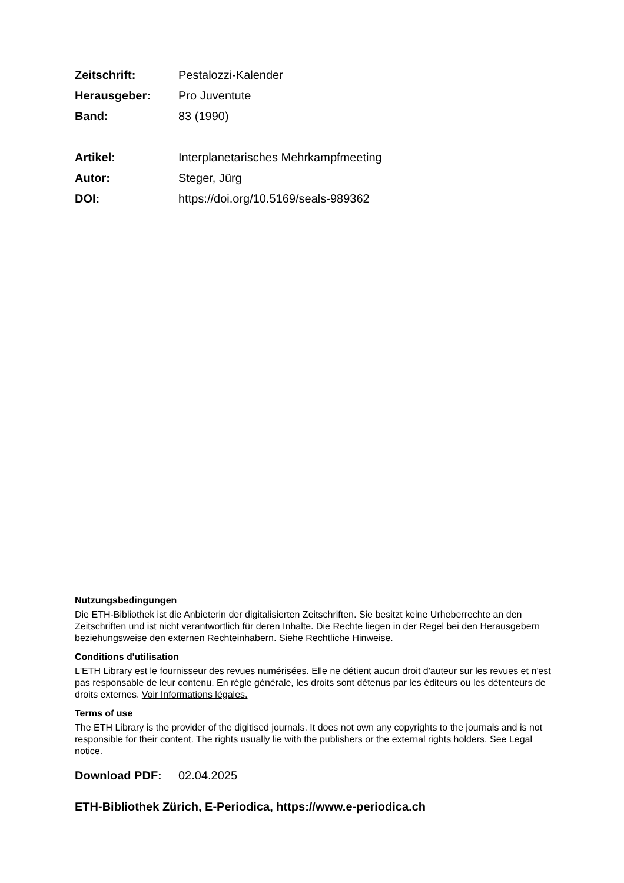Zeitschrift: Pestalozzi-Kalender
Herausgeber: Pro Juventute
Band: 83 (1990)
Artikel: Interplanetarisches Mehrkampfmeeting
Autor: Steger, Jürg
DOI: https://doi.org/10.5169/seals-989362
Nutzungsbedingungen
Die ETH-Bibliothek ist die Anbieterin der digitalisierten Zeitschriften. Sie besitzt keine Urheberrechte an den Zeitschriften und ist nicht verantwortlich für deren Inhalte. Die Rechte liegen in der Regel bei den Herausgebern beziehungsweise den externen Rechteinhabern. Siehe Rechtliche Hinweise.
Conditions d'utilisation
L'ETH Library est le fournisseur des revues numérisées. Elle ne détient aucun droit d'auteur sur les revues et n'est pas responsable de leur contenu. En règle générale, les droits sont détenus par les éditeurs ou les détenteurs de droits externes. Voir Informations légales.
Terms of use
The ETH Library is the provider of the digitised journals. It does not own any copyrights to the journals and is not responsible for their content. The rights usually lie with the publishers or the external rights holders. See Legal notice.
Download PDF: 02.04.2025
ETH-Bibliothek Zürich, E-Periodica, https://www.e-periodica.ch